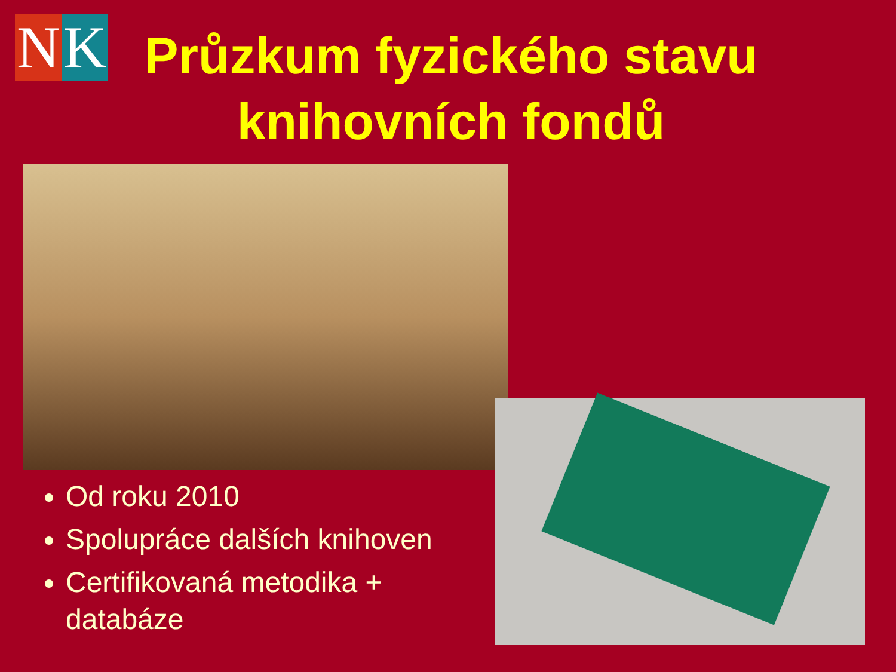N K
Průzkum fyzického stavu knihovních fondů
Od roku 2010
Spolupráce dalších knihoven
Certifikovaná metodika + databáze